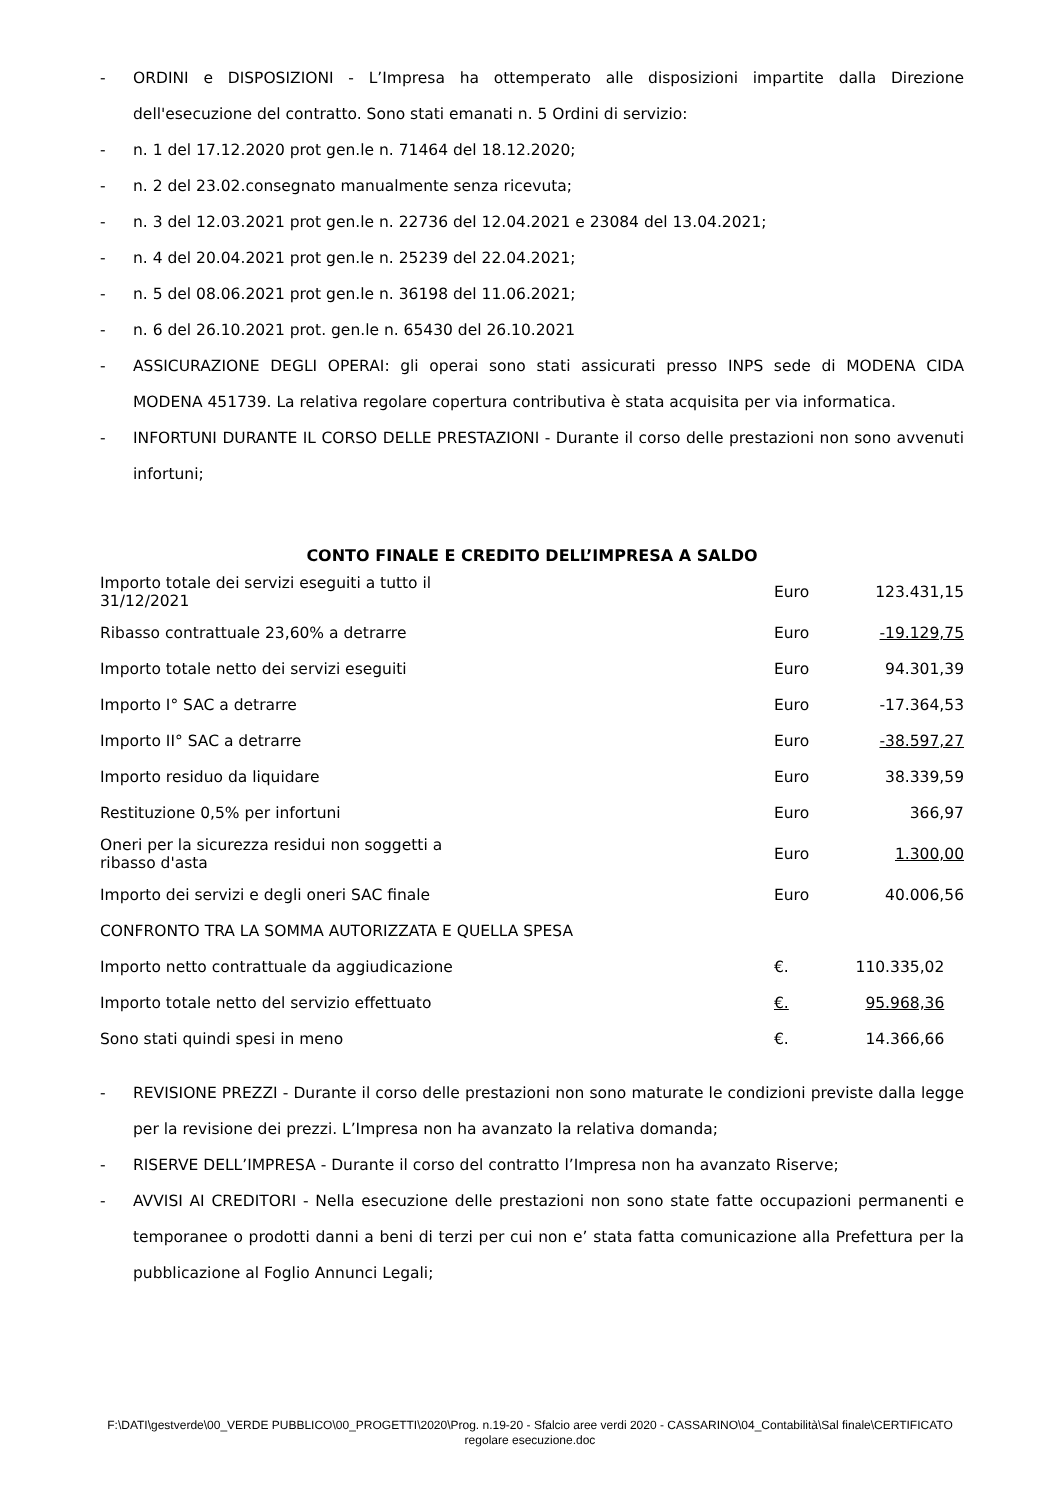- ORDINI e DISPOSIZIONI - L’Impresa ha ottemperato alle disposizioni impartite dalla Direzione dell'esecuzione del contratto. Sono stati emanati n. 5 Ordini di servizio:
- n. 1 del 17.12.2020 prot gen.le n. 71464 del 18.12.2020;
- n. 2 del 23.02.consegnato manualmente senza ricevuta;
- n. 3 del 12.03.2021 prot gen.le n. 22736 del 12.04.2021 e 23084 del 13.04.2021;
- n. 4 del 20.04.2021 prot gen.le n. 25239 del 22.04.2021;
- n. 5 del 08.06.2021 prot gen.le n. 36198 del 11.06.2021;
- n. 6 del 26.10.2021 prot. gen.le n. 65430 del 26.10.2021
- ASSICURAZIONE DEGLI OPERAI: gli operai sono stati assicurati presso INPS sede di MODENA CIDA MODENA 451739. La relativa regolare copertura contributiva è stata acquisita per via informatica.
- INFORTUNI DURANTE IL CORSO DELLE PRESTAZIONI - Durante il corso delle prestazioni non sono avvenuti infortuni;
CONTO FINALE E CREDITO DELL’IMPRESA A SALDO
| Importo totale dei servizi eseguiti a tutto il 31/12/2021 | Euro | 123.431,15 |
| Ribasso contrattuale 23,60% a detrarre | Euro | -19.129,75 |
| Importo totale netto dei servizi eseguiti | Euro | 94.301,39 |
| Importo I° SAC a detrarre | Euro | -17.364,53 |
| Importo II° SAC a detrarre | Euro | -38.597,27 |
| Importo residuo da liquidare | Euro | 38.339,59 |
| Restituzione 0,5% per infortuni | Euro | 366,97 |
| Oneri per la sicurezza residui non soggetti a ribasso d'asta | Euro | 1.300,00 |
| Importo dei servizi e degli oneri SAC finale | Euro | 40.006,56 |
| CONFRONTO TRA LA SOMMA AUTORIZZATA E QUELLA SPESA | | |
| Importo netto contrattuale da aggiudicazione | €. | 110.335,02 |
| Importo totale netto del servizio effettuato | €. | 95.968,36 |
| Sono stati quindi spesi in meno | €. | 14.366,66 |
- REVISIONE PREZZI - Durante il corso delle prestazioni non sono maturate le condizioni previste dalla legge per la revisione dei prezzi. L’Impresa non ha avanzato la relativa domanda;
- RISERVE DELL’IMPRESA - Durante il corso del contratto l’Impresa non ha avanzato Riserve;
- AVVISI AI CREDITORI - Nella esecuzione delle prestazioni non sono state fatte occupazioni permanenti e temporanee o prodotti danni a beni di terzi per cui non e’ stata fatta comunicazione alla Prefettura per la pubblicazione al Foglio Annunci Legali;
F:\DATI\gestverde\00_VERDE PUBBLICO\00_PROGETTI\2020\Prog. n.19-20 - Sfalcio aree verdi 2020 - CASSARINO\04_Contabilità\Sal finale\CERTIFICATO regolare esecuzione.doc